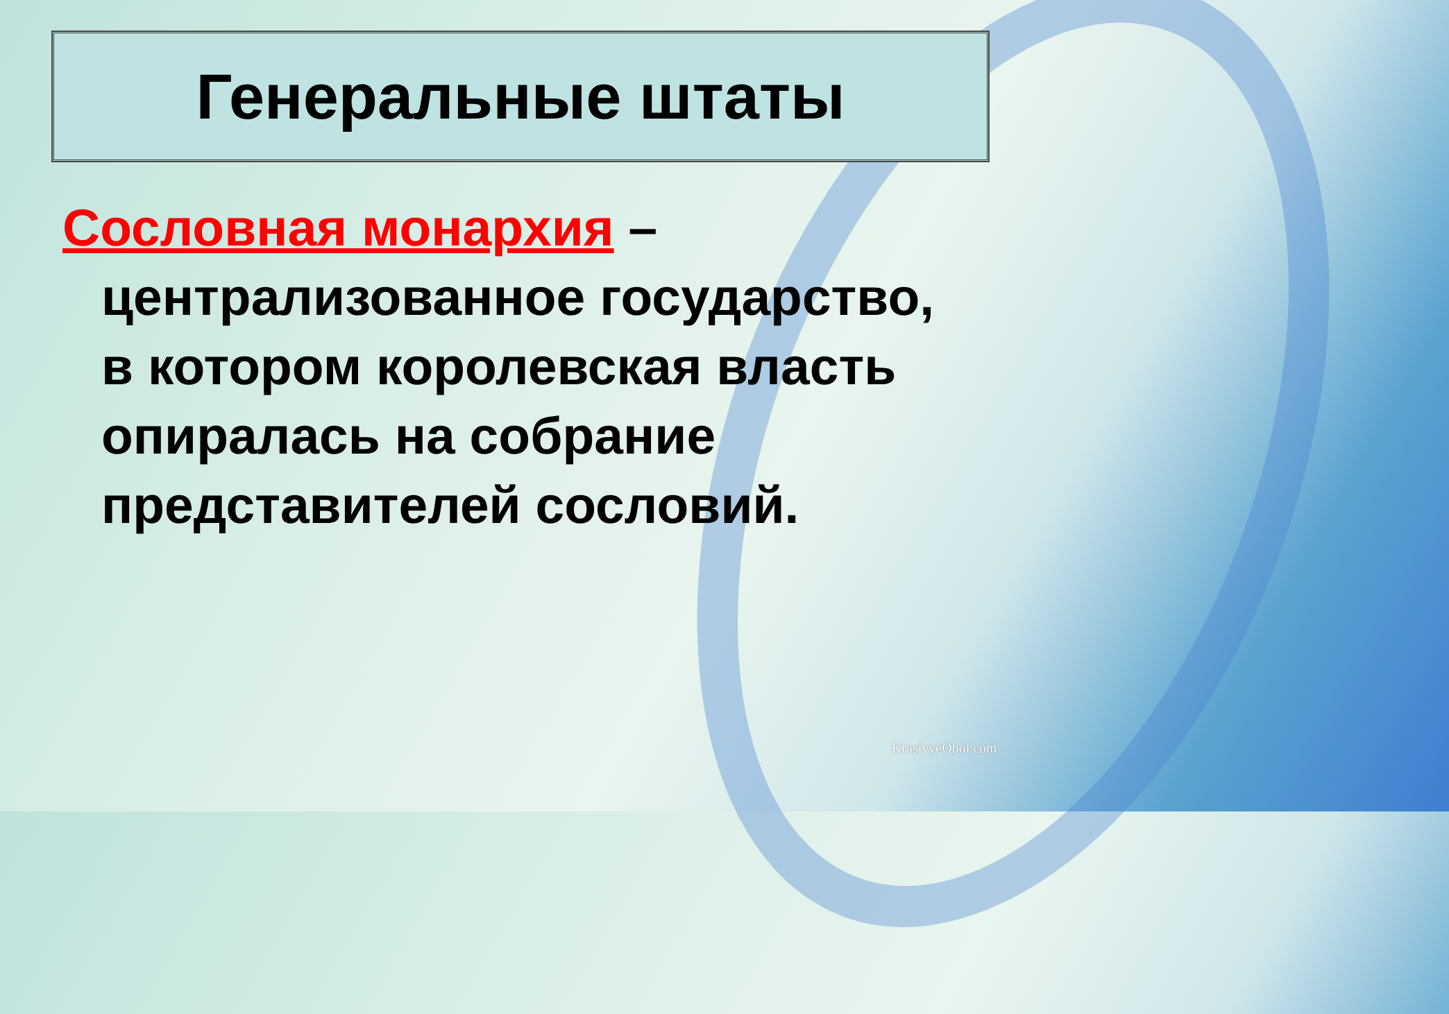Генеральные штаты
Сословная монархия – централизованное государство, в котором королевская власть опиралась на собрание представителей сословий.
KrasivyeOboi.com